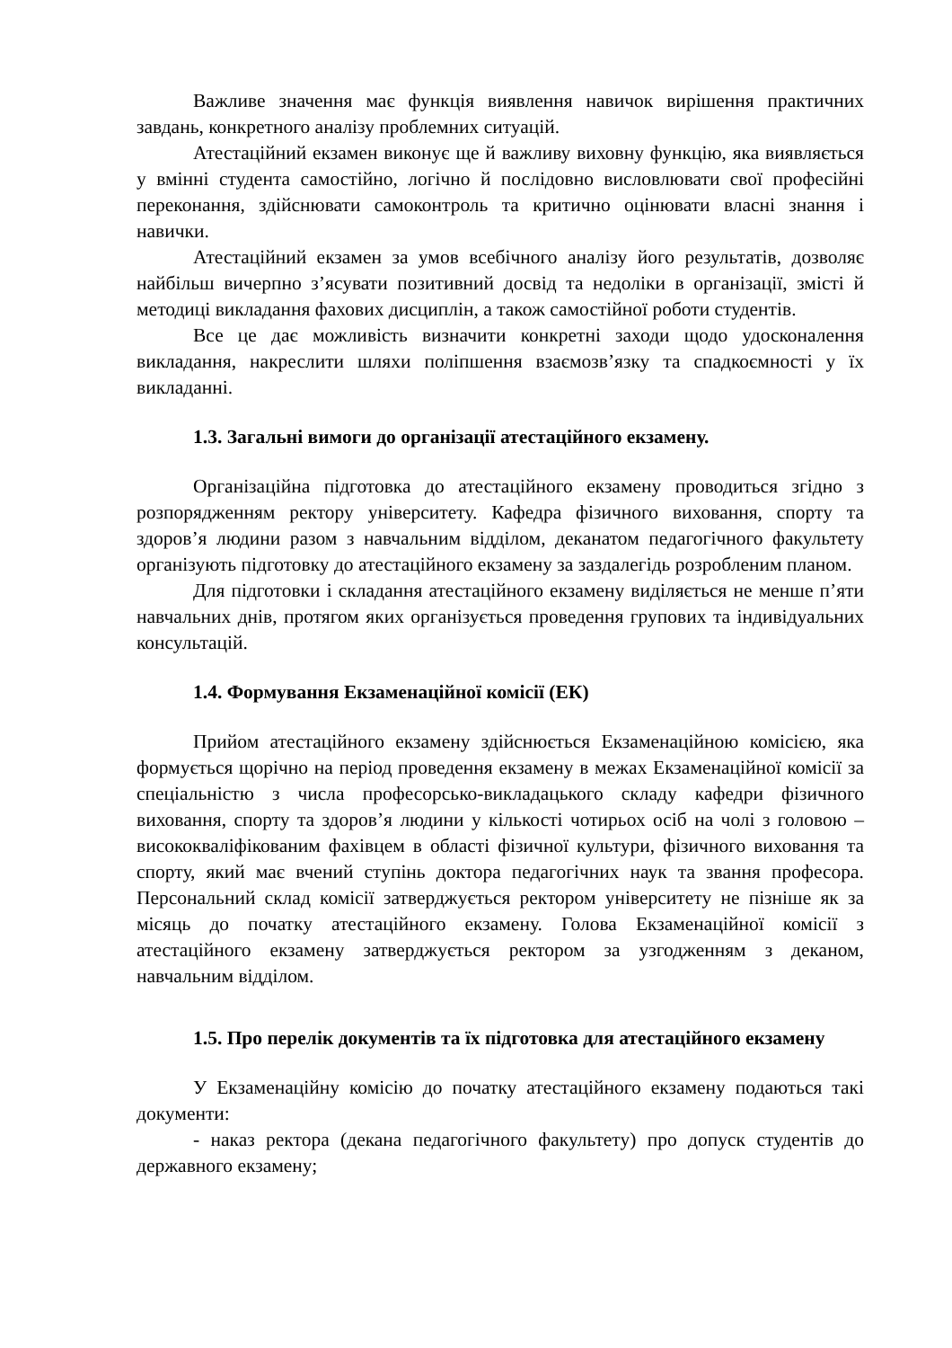Важливе значення має функція виявлення навичок вирішення практичних завдань, конкретного аналізу проблемних ситуацій.
Атестаційний екзамен виконує ще й важливу виховну функцію, яка виявляється у вмінні студента самостійно, логічно й послідовно висловлювати свої професійні переконання, здійснювати самоконтроль та критично оцінювати власні знання і навички.
Атестаційний екзамен за умов всебічного аналізу його результатів, дозволяє найбільш вичерпно з’ясувати позитивний досвід та недоліки в організації, змісті й методиці викладання фахових дисциплін, а також самостійної роботи студентів.
Все це дає можливість визначити конкретні заходи щодо удосконалення викладання, накреслити шляхи поліпшення взаємозв’язку та спадкоємності у їх викладанні.
1.3. Загальні вимоги до організації атестаційного екзамену.
Організаційна підготовка до атестаційного екзамену проводиться згідно з розпорядженням ректору університету. Кафедра фізичного виховання, спорту та здоров’я людини разом з навчальним відділом, деканатом педагогічного факультету організують підготовку до атестаційного екзамену за заздалегідь розробленим планом.
Для підготовки і складання атестаційного екзамену виділяється не менше п’яти навчальних днів, протягом яких організується проведення групових та індивідуальних консультацій.
1.4. Формування Екзаменаційної комісії (ЕК)
Прийом атестаційного екзамену здійснюється Екзаменаційною комісією, яка формується щорічно на період проведення екзамену в межах Екзаменаційної комісії за спеціальністю з числа професорсько-викладацького складу кафедри фізичного виховання, спорту та здоров’я людини у кількості чотирьох осіб на чолі з головою – висококваліфікованим фахівцем в області фізичної культури, фізичного виховання та спорту, який має вчений ступінь доктора педагогічних наук та звання професора. Персональний склад комісії затверджується ректором університету не пізніше як за місяць до початку атестаційного екзамену. Голова Екзаменаційної комісії з атестаційного екзамену затверджується ректором за узгодженням з деканом, навчальним відділом.
1.5. Про перелік документів та їх підготовка для атестаційного екзамену
У Екзаменаційну комісію до початку атестаційного екзамену подаються такі документи:
- наказ ректора (декана педагогічного факультету) про допуск студентів до державного екзамену;